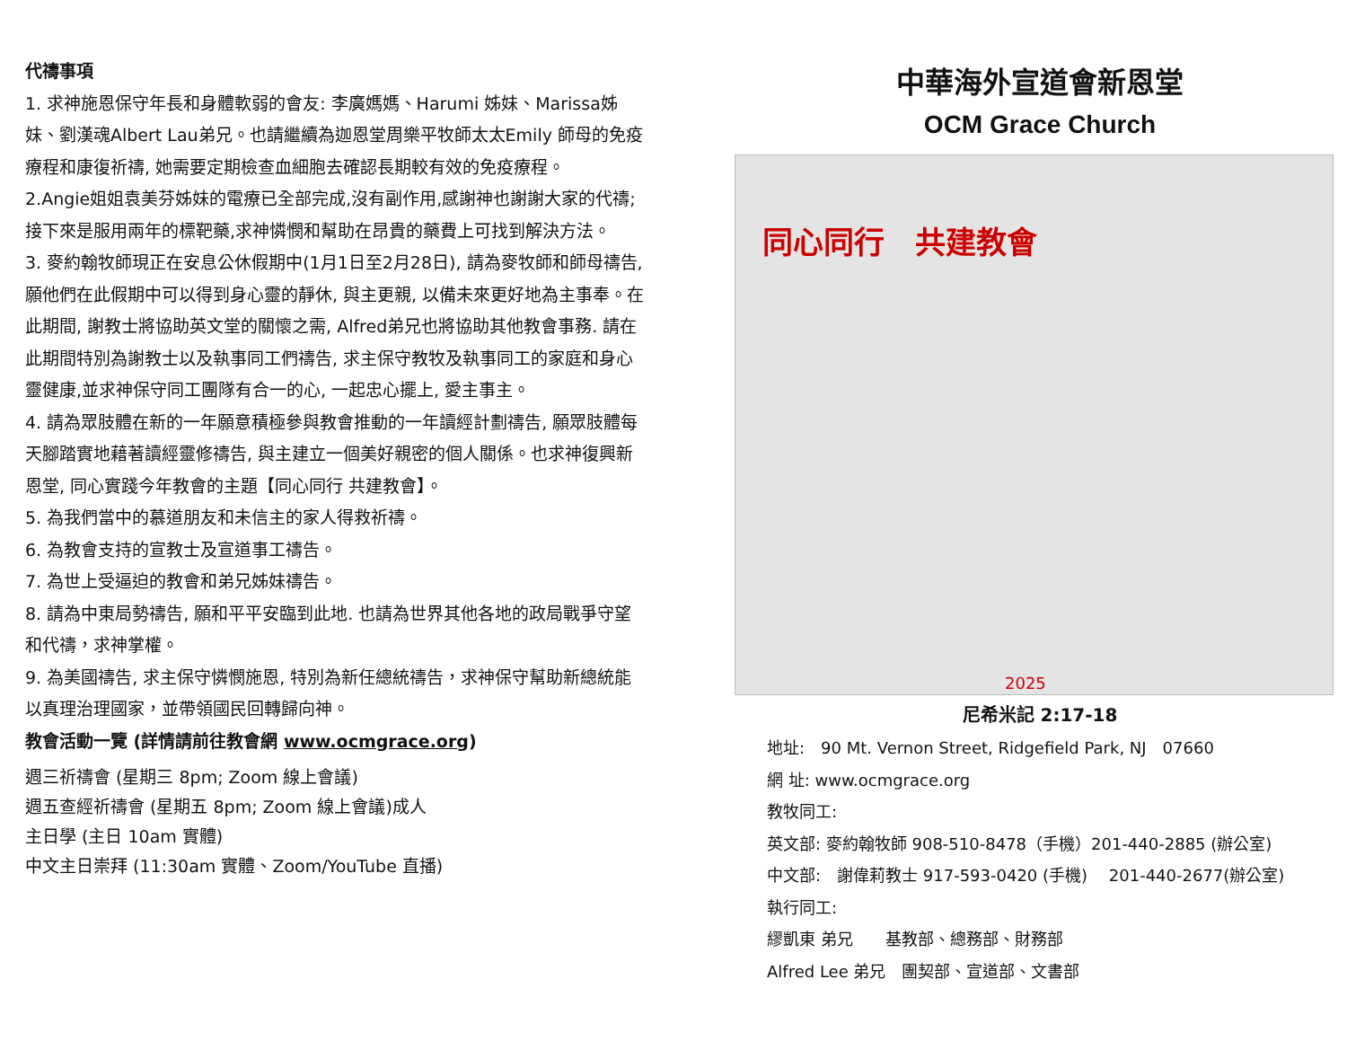代禱事項
1. 求神施恩保守年長和身體軟弱的會友: 李廣媽媽、Harumi 姊妹、Marissa姊妹、劉漢魂Albert Lau弟兄。也請繼續為迦恩堂周樂平牧師太太Emily 師母的免疫療程和康復祈禱, 她需要定期檢查血細胞去確認長期較有效的免疫療程。
2.Angie姐姐袁美芬姊妹的電療已全部完成,沒有副作用,感謝神也謝謝大家的代禱;接下來是服用兩年的標靶藥,求神憐憫和幫助在昂貴的藥費上可找到解決方法。
3. 麥約翰牧師現正在安息公休假期中(1月1日至2月28日), 請為麥牧師和師母禱告, 願他們在此假期中可以得到身心靈的靜休, 與主更親, 以備未來更好地為主事奉。在此期間, 謝教士將協助英文堂的關懷之需, Alfred弟兄也將協助其他教會事務. 請在此期間特別為謝教士以及執事同工們禱告, 求主保守教牧及執事同工的家庭和身心靈健康,並求神保守同工團隊有合一的心, 一起忠心擺上, 愛主事主。
4. 請為眾肢體在新的一年願意積極參與教會推動的一年讀經計劃禱告, 願眾肢體每天腳踏實地藉著讀經靈修禱告, 與主建立一個美好親密的個人關係。也求神復興新恩堂, 同心實踐今年教會的主題【同心同行 共建教會】。
5. 為我們當中的慕道朋友和未信主的家人得救祈禱。
6. 為教會支持的宣教士及宣道事工禱告。
7. 為世上受逼迫的教會和弟兄姊妹禱告。
8. 請為中東局勢禱告, 願和平平安臨到此地. 也請為世界其他各地的政局戰爭守望和代禱，求神掌權。
9. 為美國禱告, 求主保守憐憫施恩, 特別為新任總統禱告，求神保守幫助新總統能以真理治理國家，並帶領國民回轉歸向神。
教會活動一覽 (詳情請前往教會網 www.ocmgrace.org)
週三祈禱會 (星期三 8pm; Zoom 線上會議)
週五查經祈禱會 (星期五 8pm; Zoom 線上會議)成人
主日學 (主日 10am 實體)
中文主日崇拜 (11:30am 實體、Zoom/YouTube 直播)
中華海外宣道會新恩堂
OCM Grace Church
同心同行　共建教會
2025
尼希米記 2:17-18
地址:　90 Mt. Vernon Street, Ridgefield Park, NJ　07660
網 址: www.ocmgrace.org
教牧同工:
英文部: 麥約翰牧師 908-510-8478（手機）201-440-2885 (辦公室)
中文部:　謝偉莉教士 917-593-0420 (手機)　 201-440-2677(辦公室)
執行同工:
繆凱東 弟兄　　基教部、總務部、財務部
Alfred Lee 弟兄　團契部、宣道部、文書部